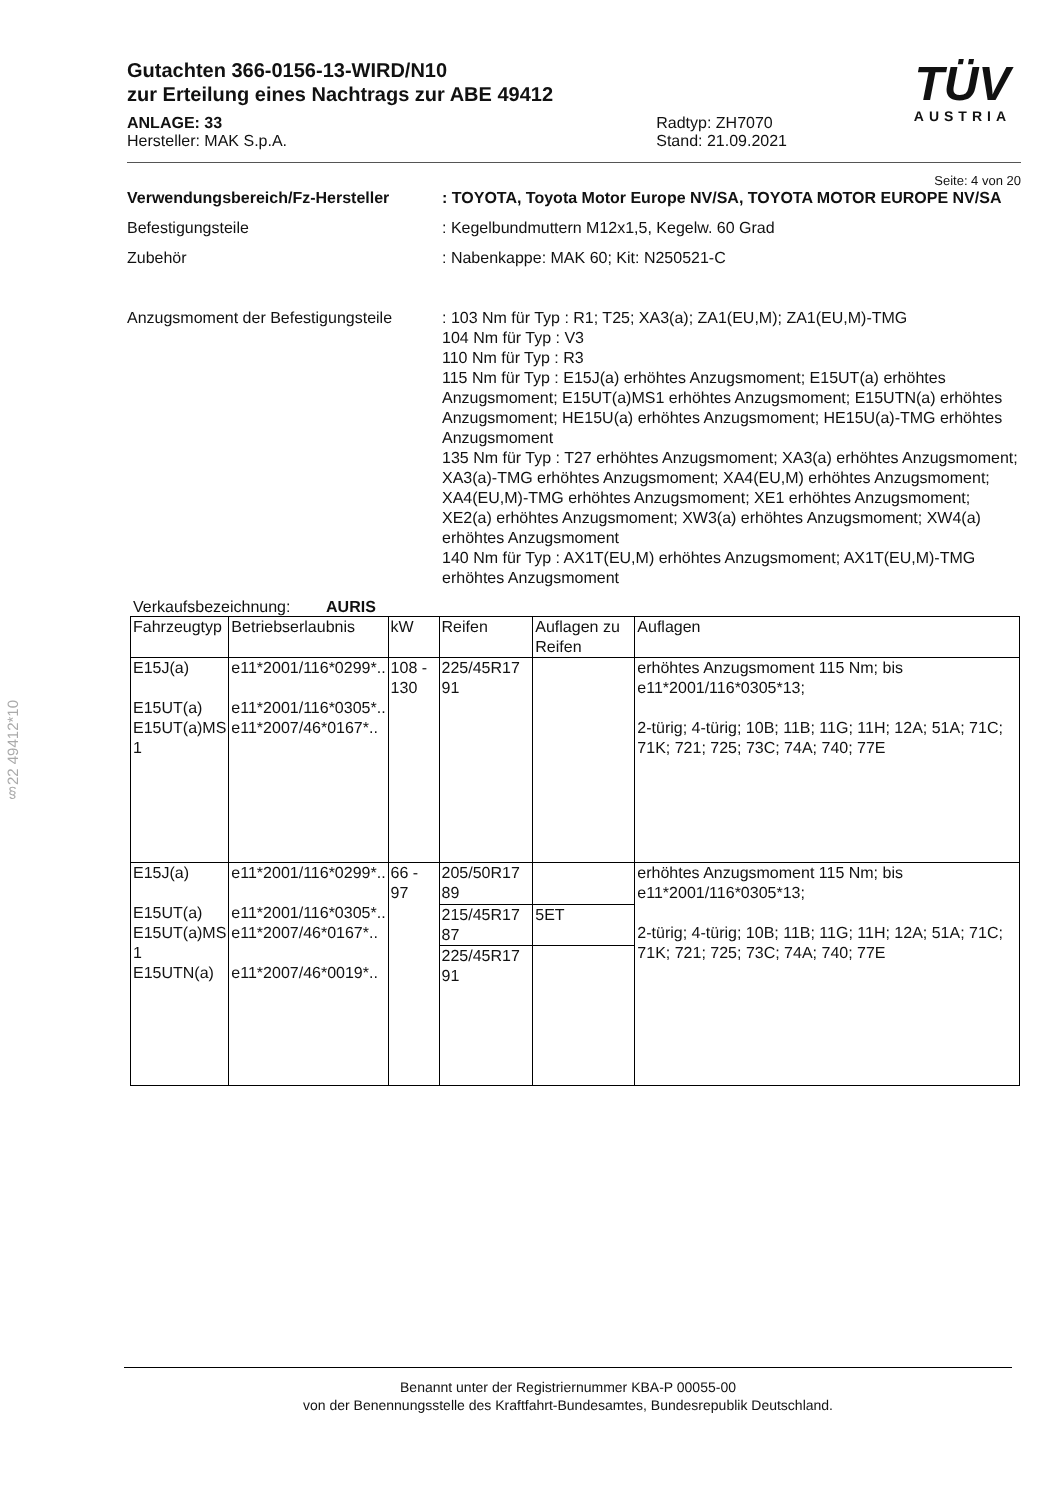TÜV
AUSTRIA
§22 49412*10
Gutachten 366-0156-13-WIRD/N10
zur Erteilung eines Nachtrags zur ABE 49412
ANLAGE: 33
Hersteller: MAK S.p.A.
Radtyp: ZH7070
Stand: 21.09.2021
Seite: 4 von 20
Verwendungsbereich/Fz-Hersteller : TOYOTA, Toyota Motor Europe NV/SA, TOYOTA MOTOR EUROPE NV/SA
Befestigungsteile : Kegelbundmuttern M12x1,5, Kegelw. 60 Grad
Zubehör : Nabenkappe: MAK 60; Kit: N250521-C
Anzugsmoment der Befestigungsteile
: 103 Nm für Typ : R1; T25; XA3(a); ZA1(EU,M); ZA1(EU,M)-TMG
104 Nm für Typ : V3
110 Nm für Typ : R3
115 Nm für Typ : E15J(a) erhöhtes Anzugsmoment; E15UT(a) erhöhtes Anzugsmoment; E15UT(a)MS1 erhöhtes Anzugsmoment; E15UTN(a) erhöhtes Anzugsmoment; HE15U(a) erhöhtes Anzugsmoment; HE15U(a)-TMG erhöhtes Anzugsmoment
135 Nm für Typ : T27 erhöhtes Anzugsmoment; XA3(a) erhöhtes Anzugsmoment; XA3(a)-TMG erhöhtes Anzugsmoment; XA4(EU,M) erhöhtes Anzugsmoment; XA4(EU,M)-TMG erhöhtes Anzugsmoment; XE1 erhöhtes Anzugsmoment; XE2(a) erhöhtes Anzugsmoment; XW3(a) erhöhtes Anzugsmoment; XW4(a) erhöhtes Anzugsmoment
140 Nm für Typ : AX1T(EU,M) erhöhtes Anzugsmoment; AX1T(EU,M)-TMG erhöhtes Anzugsmoment
Verkaufsbezeichnung: AURIS
| Fahrzeugtyp | Betriebserlaubnis | kW | Reifen | Auflagen zu Reifen | Auflagen |
| --- | --- | --- | --- | --- | --- |
| E15J(a) E15UT(a) E15UT(a)MS 1 | e11*2001/116*0299*.. e11*2001/116*0305*.. e11*2007/46*0167*.. | 108 - 130 | 225/45R17 91 | | erhöhtes Anzugsmoment 115 Nm; bis e11*2001/116*0305*13; 2-türig; 4-türig; 10B; 11B; 11G; 11H; 12A; 51A; 71C; 71K; 721; 725; 73C; 74A; 740; 77E |
| E15J(a) E15UT(a) E15UT(a)MS 1 E15UTN(a) | e11*2001/116*0299*.. e11*2001/116*0305*.. e11*2007/46*0167*.. e11*2007/46*0019*.. | 66 - 97 | 205/50R17 89 | | erhöhtes Anzugsmoment 115 Nm; bis e11*2001/116*0305*13; 2-türig; 4-türig; 10B; 11B; 11G; 11H; 12A; 51A; 71C; 71K; 721; 725; 73C; 74A; 740; 77E |
| | | | 215/45R17 87 | 5ET | |
| | | | 225/45R17 91 | | |
Benannt unter der Registriernummer KBA-P 00055-00
von der Benennungsstelle des Kraftfahrt-Bundesamtes, Bundesrepublik Deutschland.